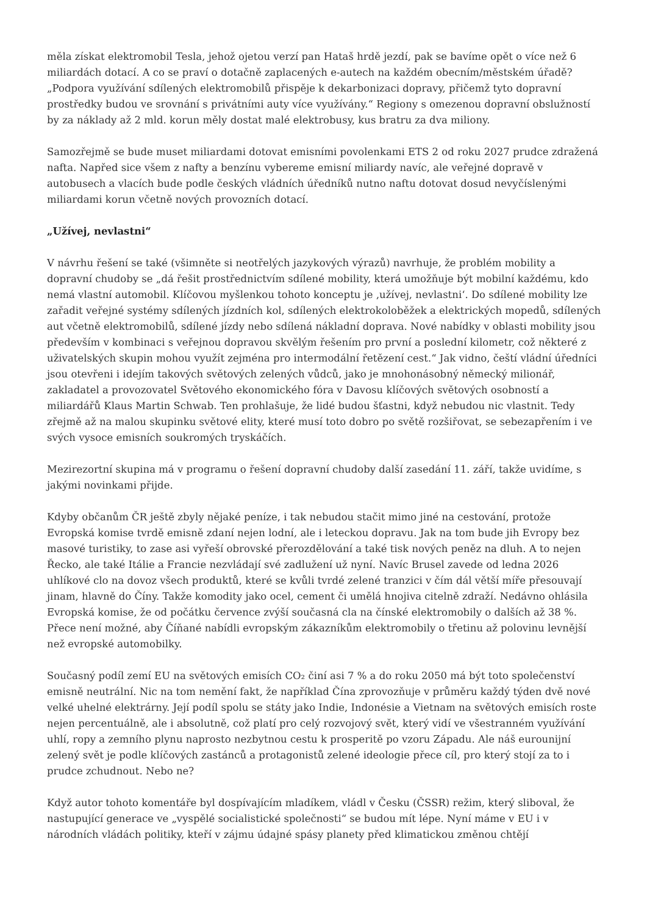měla získat elektromobil Tesla, jehož ojetou verzí pan Hataš hrdě jezdí, pak se bavíme opět o více než 6 miliardách dotací. A co se praví o dotačně zaplacených e-autech na každém obecním/městském úřadě? „Podpora využívání sdílených elektromobilů přispěje k dekarbonizaci dopravy, přičemž tyto dopravní prostředky budou ve srovnání s privátními auty více využívány.“ Regiony s omezenou dopravní obslužností by za náklady až 2 mld. korun měly dostat malé elektrobusy, kus bratru za dva miliony.
Samozřejmě se bude muset miliardami dotovat emisními povolenkami ETS 2 od roku 2027 prudce zdražená nafta. Napřed sice všem z nafty a benzínu vybereme emisní miliardy navíc, ale veřejné dopravě v autobusech a vlacích bude podle českých vládních úředníků nutno naftu dotovat dosud nevyčíslenými miliardami korun včetně nových provozních dotací.
„Užívej, nevlastni“
V návrhu řešení se také (všimněte si neotřelých jazykových výrazů) navrhuje, že problém mobility a dopravní chudoby se „dá řešit prostřednictvím sdílené mobility, která umožňuje být mobilní každému, kdo nemá vlastní automobil. Klíčovou myšlenkou tohoto konceptu je ‚užívej, nevlastni‘. Do sdílené mobility lze zařadit veřejné systémy sdílených jízdních kol, sdílených elektrokoloběžek a elektrických mopedů, sdílených aut včetně elektromobilů, sdílené jízdy nebo sdílená nákladní doprava. Nové nabídky v oblasti mobility jsou především v kombinaci s veřejnou dopravou skvělým řešením pro první a poslední kilometr, což některé z uživatelských skupin mohou využít zejména pro intermodální řetězení cest.“ Jak vidno, čeští vládní úředníci jsou otevřeni i idejím takových světových zelených vůdců, jako je mnohonásobný německý milionář, zakladatel a provozovatel Světového ekonomického fóra v Davosu klíčových světových osobností a miliardářů Klaus Martin Schwab. Ten prohlašuje, že lidé budou šťastni, když nebudou nic vlastnit. Tedy zřejmě až na malou skupinku světové elity, které musí toto dobro po světě rozšiřovat, se sebezapřením i ve svých vysoce emisních soukromých tryskáčích.
Mezirezortní skupina má v programu o řešení dopravní chudoby další zasedání 11. září, takže uvidíme, s jakými novinkami přijde.
Kdyby občanům ČR ještě zbyly nějaké peníze, i tak nebudou stačit mimo jiné na cestování, protože Evropská komise tvrdě emisně zdaní nejen lodní, ale i leteckou dopravu. Jak na tom bude jih Evropy bez masové turistiky, to zase asi vyřeší obrovské přerozdělování a také tisk nových peněz na dluh. A to nejen Řecko, ale také Itálie a Francie nezvládají své zadlužení už nyní. Navíc Brusel zavede od ledna 2026 uhlíkové clo na dovoz všech produktů, které se kvůli tvrdé zelené tranzici v čím dál větší míře přesouvají jinam, hlavně do Číny. Takže komodity jako ocel, cement či umělá hnojiva citelně zdraží. Nedávno ohlásila Evropská komise, že od počátku července zvýší současná cla na čínské elektromobily o dalších až 38 %. Přece není možné, aby Číňané nabídli evropským zákazníkům elektromobily o třetinu až polovinu levnější než evropské automobilky.
Současný podíl zemí EU na světových emisích CO₂ činí asi 7 % a do roku 2050 má být toto společenství emisně neutrální. Nic na tom nemění fakt, že například Čína zprovozňuje v průměru každý týden dvě nové velké uhelné elektrárny. Její podíl spolu se státy jako Indie, Indonésie a Vietnam na světových emisích roste nejen percentuálně, ale i absolutně, což platí pro celý rozvojový svět, který vidí ve všestranném využívání uhlí, ropy a zemního plynu naprosto nezbytnou cestu k prosperitě po vzoru Západu. Ale náš eurounijní zelený svět je podle klíčových zastánců a protagonistů zelené ideologie přece cíl, pro který stojí za to i prudce zchudnout. Nebo ne?
Když autor tohoto komentáře byl dospívajícím mladíkem, vládl v Česku (ČSSR) režim, který sliboval, že nastupující generace ve „vyspělé socialistické společnosti“ se budou mít lépe. Nyní máme v EU i v národních vládách politiky, kteří v zájmu údajné spásy planety před klimatickou změnou chtějí